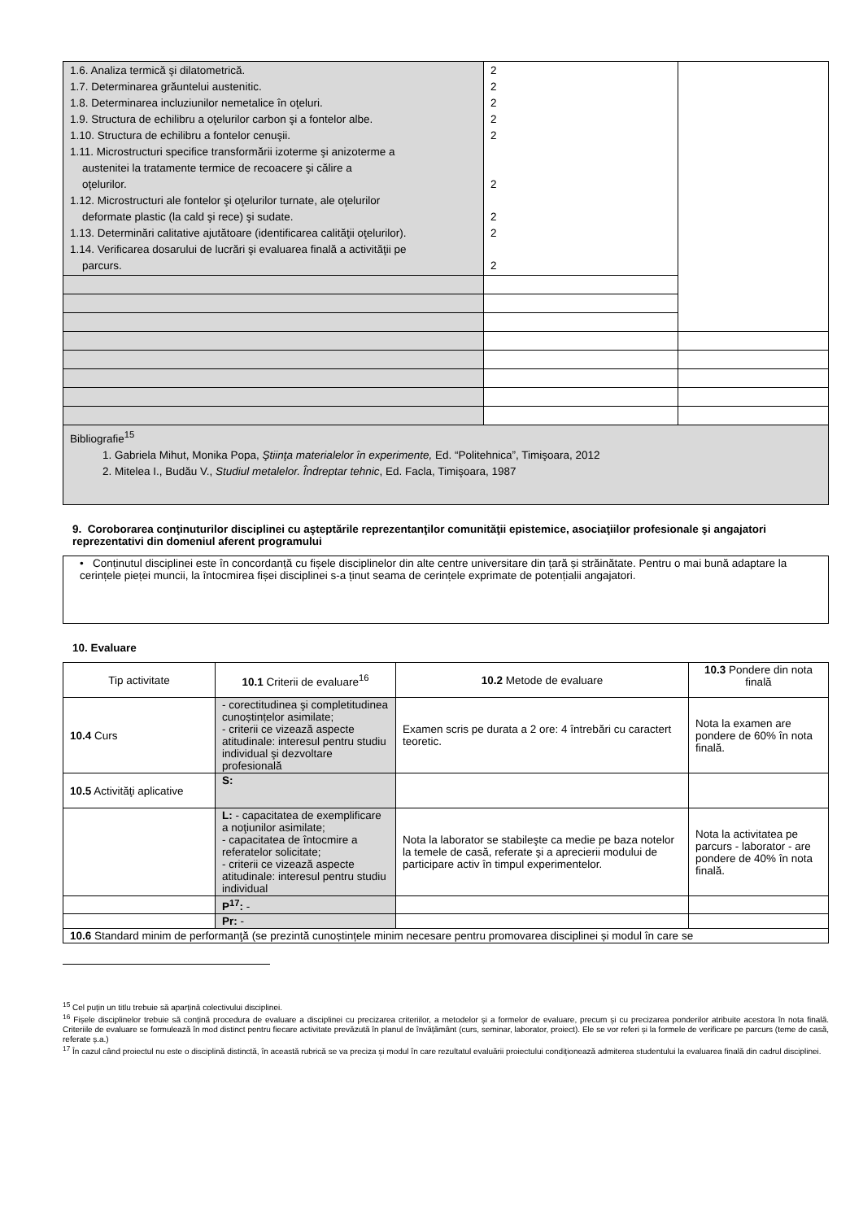| 1.6. Analiza termică şi dilatometrică. 1.7. Determinarea grăuntelui austenitic. 1.8. Determinarea incluziunilor nemetalice în oţeluri. 1.9. Structura de echilibru a oţelurilor carbon şi a fontelor albe. 1.10. Structura de echilibru a fontelor cenuşii. 1.11. Microstructuri specifice transformării izoterme şi anizoterme a austenitei la tratamente termice de recoacere şi călire a oţelurilor. 1.12. Microstructuri ale fontelor şi oţelurilor turnate, ale oţelurilor deformate plastic (la cald şi rece) şi sudate. 1.13. Determinări calitative ajutătoare (identificarea calităţii oţelurilor). 1.14. Verificarea dosarului de lucrări şi evaluarea finală a activităţii pe parcurs. | 2 2 2 2 2 2 2 2 2 | |
| Bibliografie<sup>15</sup> 1. Gabriela Mihut, Monika Popa, Ştiinţa materialelor în experimente, Ed. “Politehnica”, Timişoara, 2012 2. Mitelea I., Budău V., Studiul metalelor. Îndreptar tehnic , Ed. Facla, Timişoara, 1987 | | |
9. Coroborarea conţinuturilor disciplinei cu aşteptările reprezentanţilor comunităţii epistemice, asociaţiilor profesionale şi angajatori reprezentativi din domeniul aferent programului
| • Conținutul disciplinei este în concordanță cu fișele disciplinelor din alte centre universitare din țară și străinătate. Pentru o mai bună adaptare la cerințele pieței muncii, la întocmirea fișei disciplinei s-a ținut seama de cerințele exprimate de potențialii angajatori. |
10. Evaluare
| Tip activitate | 10.1 Criterii de evaluare<sup>16</sup> | 10.2 Metode de evaluare | 10.3 Pondere din nota finală |
| 10.4 Curs | - corectitudinea şi completitudinea cunoștințelor asimilate; - criterii ce vizează aspecte atitudinale: interesul pentru studiu individual şi dezvoltare profesională | Examen scris pe durata a 2 ore: 4 întrebări cu caractert teoretic. | Nota la examen are pondere de 60% în nota finală. |
| 10.5 Activităţi aplicative | S: | | |
| | L: - capacitatea de exemplificare a noţiunilor asimilate; - capacitatea de întocmire a referatelor solicitate; - criterii ce vizează aspecte atitudinale: interesul pentru studiu individual | Nota la laborator se stabileşte ca medie pe baza notelor la temele de casă, referate şi a aprecierii modului de participare activ în timpul experimentelor. | Nota la activitatea pe parcurs - laborator - are pondere de 40% în nota finală. |
| | P<sup>17</sup>: - | | |
| | Pr: - | | |
| 10.6 Standard minim de performanţă (se prezintă cunoștințele minim necesare pentru promovarea disciplinei și modul în care se | | | |
<sup>15</sup> Cel puțin un titlu trebuie să aparțină colectivului disciplinei.
<sup>16</sup> Fișele disciplinelor trebuie să conțină procedura de evaluare a disciplinei cu precizarea criteriilor, a metodelor și a formelor de evaluare, precum și cu precizarea ponderilor atribuite acestora în nota finală. Criteriile de evaluare se formulează în mod distinct pentru fiecare activitate prevăzută în planul de învățământ (curs, seminar, laborator, proiect). Ele se vor referi și la formele de verificare pe parcurs (teme de casă, referate ș.a.)
<sup>17</sup> În cazul când proiectul nu este o disciplină distinctă, în această rubrică se va preciza și modul în care rezultatul evaluării proiectului condiționează admiterea studentului la evaluarea finală din cadrul disciplinei.